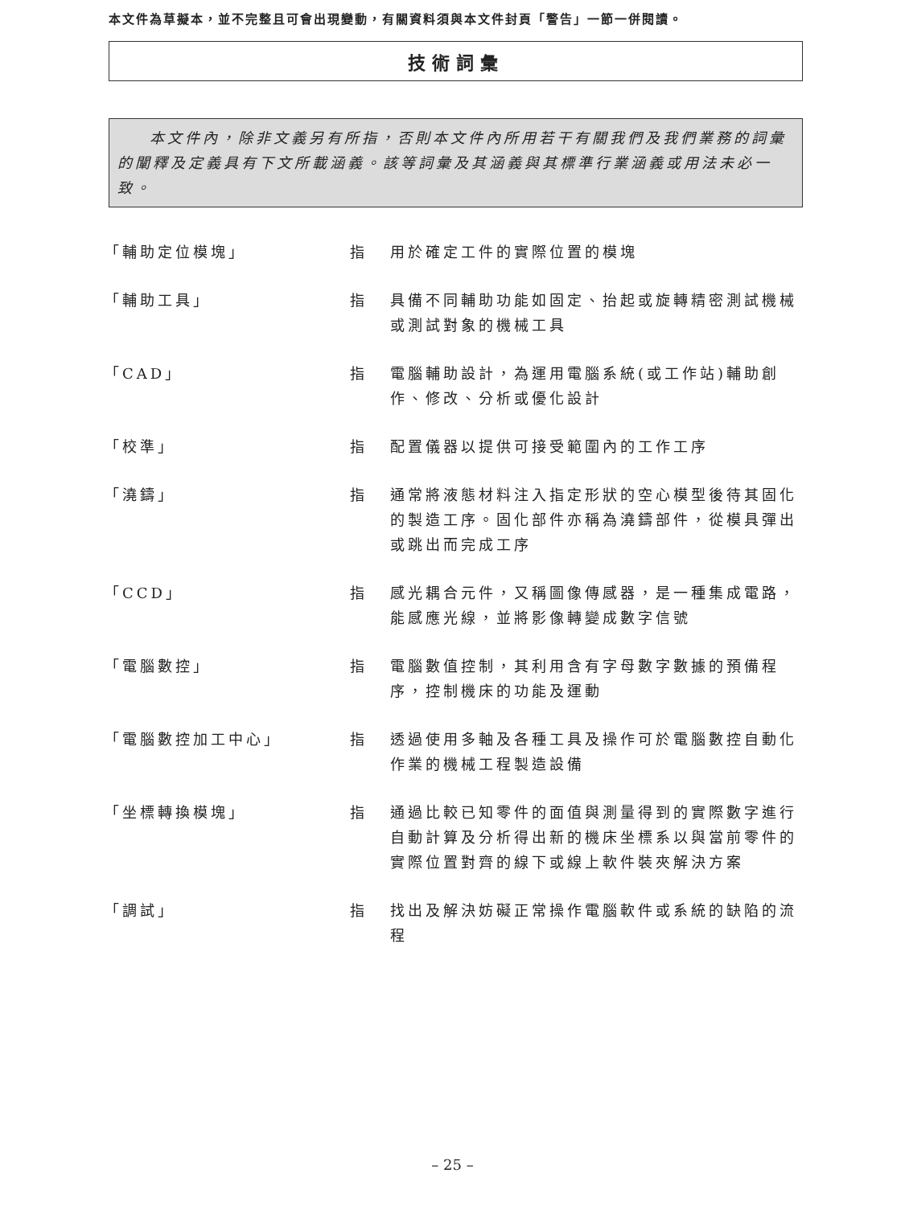本文件為草擬本，並不完整且可會出現變動，有關資料須與本文件封頁「警告」一節一併閱讀。
技術詞彙
本文件內，除非文義另有所指，否則本文件內所用若干有關我們及我們業務的詞彙的闡釋及定義具有下文所載涵義。該等詞彙及其涵義與其標準行業涵義或用法未必一致。
「輔助定位模塊」 指 用於確定工件的實際位置的模塊
「輔助工具」 指 具備不同輔助功能如固定、抬起或旋轉精密測試機械或測試對象的機械工具
「CAD」 指 電腦輔助設計，為運用電腦系統(或工作站)輔助創作、修改、分析或優化設計
「校準」 指 配置儀器以提供可接受範圍內的工作工序
「澆鑄」 指 通常將液態材料注入指定形狀的空心模型後待其固化的製造工序。固化部件亦稱為澆鑄部件，從模具彈出或跳出而完成工序
「CCD」 指 感光耦合元件，又稱圖像傳感器，是一種集成電路，能感應光線，並將影像轉變成數字信號
「電腦數控」 指 電腦數值控制，其利用含有字母數字數據的預備程序，控制機床的功能及運動
「電腦數控加工中心」 指 透過使用多軸及各種工具及操作可於電腦數控自動化作業的機械工程製造設備
「坐標轉換模塊」 指 通過比較已知零件的面值與測量得到的實際數字進行自動計算及分析得出新的機床坐標系以與當前零件的實際位置對齊的線下或線上軟件裝夾解決方案
「調試」 指 找出及解決妨礙正常操作電腦軟件或系統的缺陷的流程
– 25 –